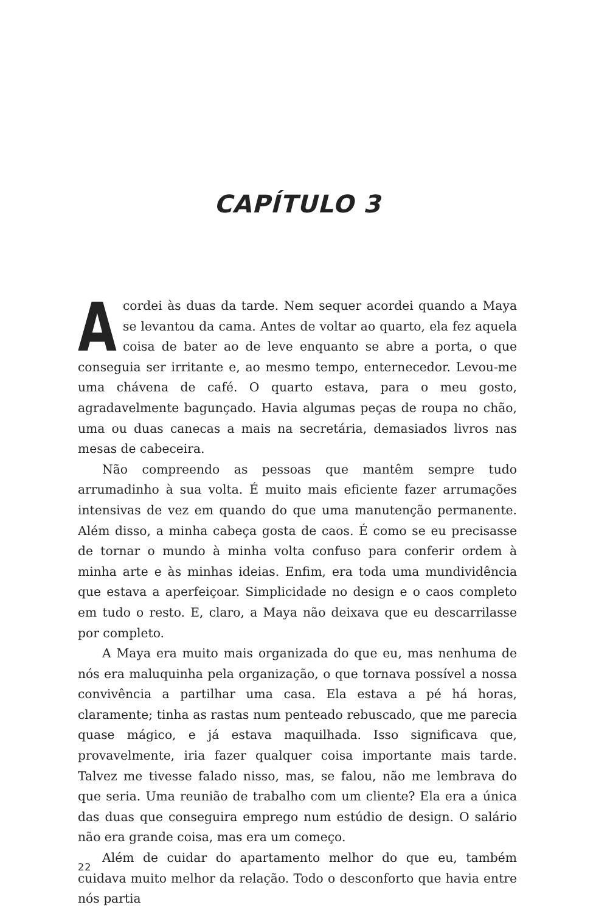CAPÍTULO 3
Acordei às duas da tarde. Nem sequer acordei quando a Maya se levantou da cama. Antes de voltar ao quarto, ela fez aquela coisa de bater ao de leve enquanto se abre a porta, o que conseguia ser irritante e, ao mesmo tempo, enternecedor. Levou-me uma chávena de café. O quarto estava, para o meu gosto, agradavelmente bagunçado. Havia algumas peças de roupa no chão, uma ou duas canecas a mais na secretária, demasiados livros nas mesas de cabeceira.
Não compreendo as pessoas que mantêm sempre tudo arrumadinho à sua volta. É muito mais eficiente fazer arrumações intensivas de vez em quando do que uma manutenção permanente. Além disso, a minha cabeça gosta de caos. É como se eu precisasse de tornar o mundo à minha volta confuso para conferir ordem à minha arte e às minhas ideias. Enfim, era toda uma mundividência que estava a aperfeiçoar. Simplicidade no design e o caos completo em tudo o resto. E, claro, a Maya não deixava que eu descarrilasse por completo.
A Maya era muito mais organizada do que eu, mas nenhuma de nós era maluquinha pela organização, o que tornava possível a nossa convivência a partilhar uma casa. Ela estava a pé há horas, claramente; tinha as rastas num penteado rebuscado, que me parecia quase mágico, e já estava maquilhada. Isso significava que, provavelmente, iria fazer qualquer coisa importante mais tarde. Talvez me tivesse falado nisso, mas, se falou, não me lembrava do que seria. Uma reunião de trabalho com um cliente? Ela era a única das duas que conseguira emprego num estúdio de design. O salário não era grande coisa, mas era um começo.
Além de cuidar do apartamento melhor do que eu, também cuidava muito melhor da relação. Todo o desconforto que havia entre nós partia
22